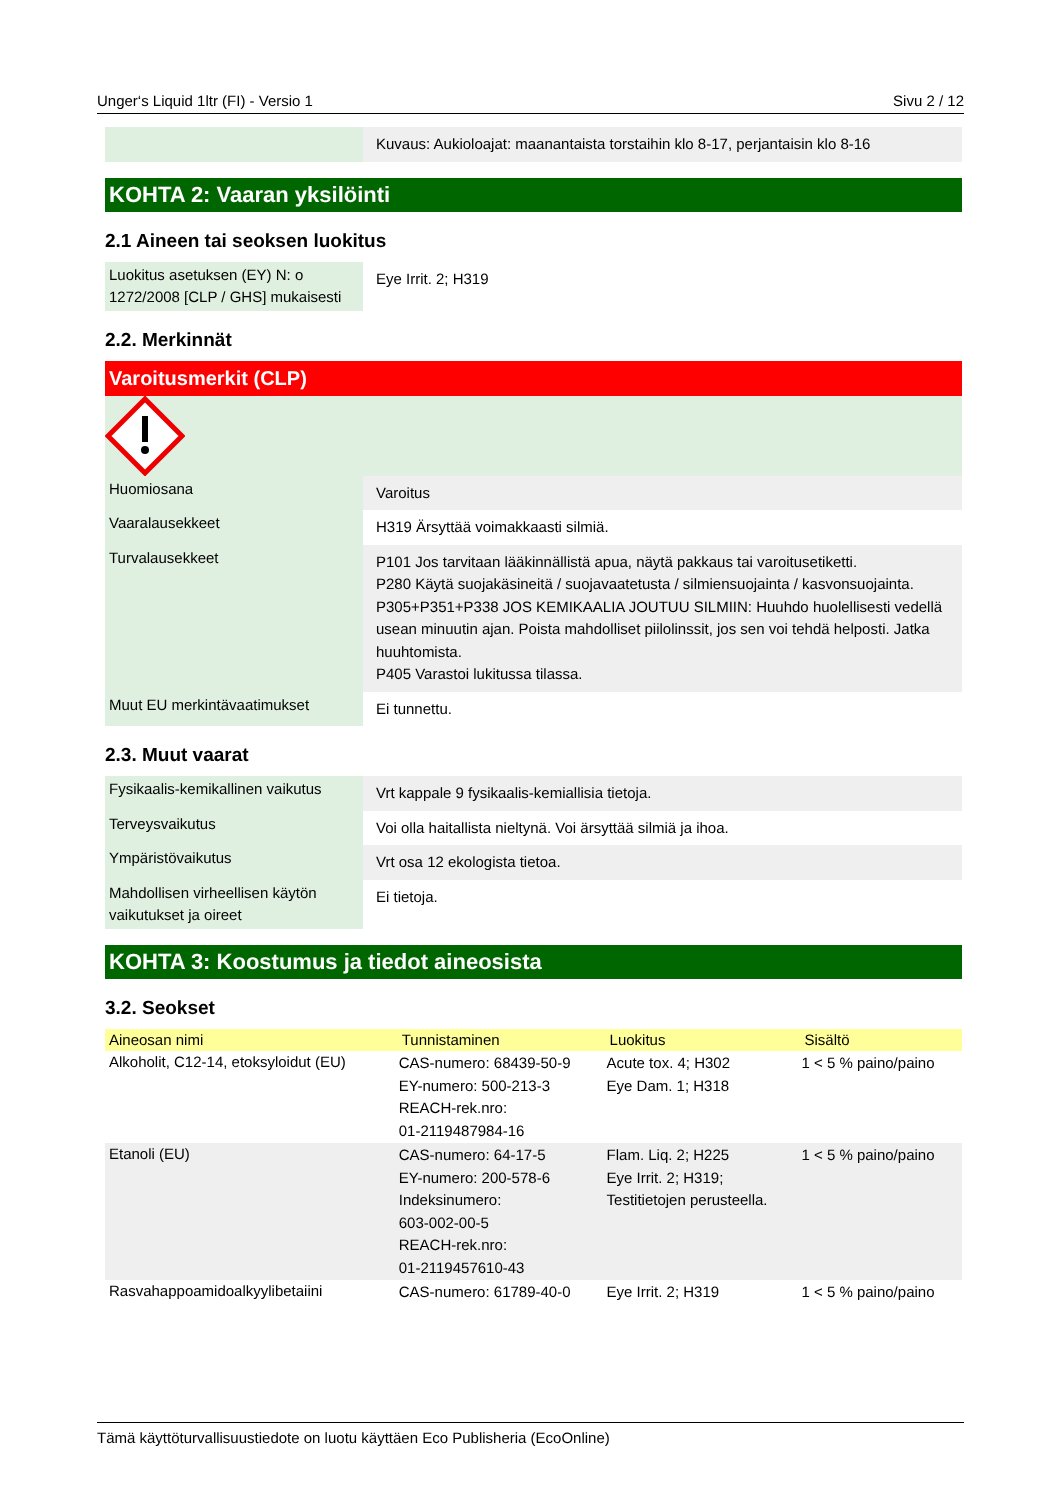Unger‘s Liquid 1ltr (FI) - Versio 1 Sivu 2 / 12
| | Kuvaus: Aukioloajat: maanantaista torstaihin klo 8-17, perjantaisin klo 8-16 |
KOHTA 2: Vaaran yksilöinti
2.1 Aineen tai seoksen luokitus
| Luokitus asetuksen (EY) N: o 1272/2008 [CLP / GHS] mukaisesti | Eye Irrit. 2; H319 |
2.2. Merkinnät
Varoitusmerkit (CLP)
| Huomiosana | Varoitus |
| Vaaralausekkeet | H319 Ärsyttää voimakkaasti silmiä. |
| Turvalausekkeet | P101 Jos tarvitaan lääkinnällistä apua, näytä pakkaus tai varoitusetiketti. P280 Käytä suojakäsineitä / suojavaatetusta / silmiensuojainta / kasvonsuojainta. P305+P351+P338 JOS KEMIKAALIA JOUTUU SILMIIN: Huuhdo huolellisesti vedellä usean minuutin ajan. Poista mahdolliset piilolinssit, jos sen voi tehdä helposti. Jatka huuhtomista. P405 Varastoi lukitussa tilassa. |
| Muut EU merkintävaatimukset | Ei tunnettu. |
2.3. Muut vaarat
| Fysikaalis-kemikallinen vaikutus | Vrt kappale 9 fysikaalis-kemiallisia tietoja. |
| Terveysvaikutus | Voi olla haitallista nieltynä. Voi ärsyttää silmiä ja ihoa. |
| Ympäristövaikutus | Vrt osa 12 ekologista tietoa. |
| Mahdollisen virheellisen käytön vaikutukset ja oireet | Ei tietoja. |
KOHTA 3: Koostumus ja tiedot aineosista
3.2. Seokset
| Aineosan nimi | Tunnistaminen | Luokitus | Sisältö |
| --- | --- | --- | --- |
| Alkoholit, C12-14, etoksyloidut (EU) | CAS-numero: 68439-50-9 EY-numero: 500-213-3 REACH-rek.nro: 01-2119487984-16 | Acute tox. 4; H302 Eye Dam. 1; H318 | 1 < 5 % paino/paino |
| Etanoli (EU) | CAS-numero: 64-17-5 EY-numero: 200-578-6 Indeksinumero: 603-002-00-5 REACH-rek.nro: 01-2119457610-43 | Flam. Liq. 2; H225 Eye Irrit. 2; H319; Testitietojen perusteella. | 1 < 5 % paino/paino |
| Rasvahappoamidoalkyylibetaiini | CAS-numero: 61789-40-0 | Eye Irrit. 2; H319 | 1 < 5 % paino/paino |
Tämä käyttöturvallisuustiedote on luotu käyttäen Eco Publisheria (EcoOnline)